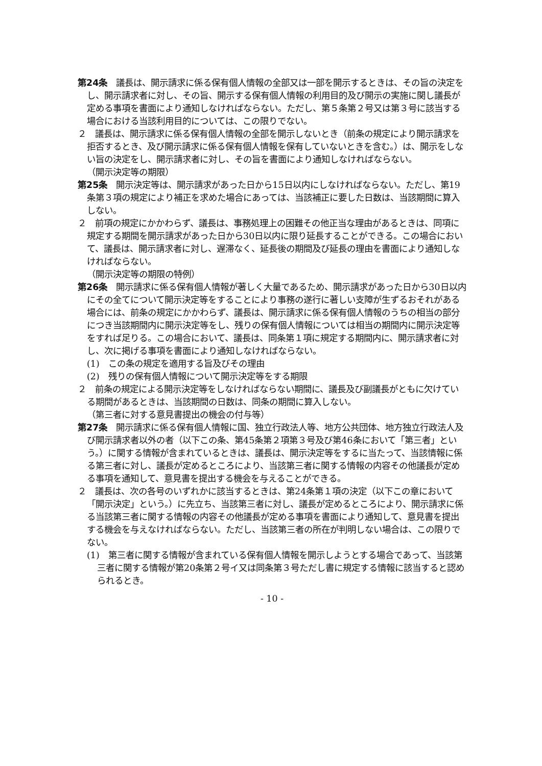第24条　議長は、開示請求に係る保有個人情報の全部又は一部を開示するときは、その旨の決定をし、開示請求者に対し、その旨、開示する保有個人情報の利用目的及び開示の実施に関し議長が定める事項を書面により通知しなければならない。ただし、第５条第２号又は第３号に該当する場合における当該利用目的については、この限りでない。
２　議長は、開示請求に係る保有個人情報の全部を開示しないとき（前条の規定により開示請求を拒否するとき、及び開示請求に係る保有個人情報を保有していないときを含む。）は、開示をしない旨の決定をし、開示請求者に対し、その旨を書面により通知しなければならない。
（開示決定等の期限）
第25条　開示決定等は、開示請求があった日から15日以内にしなければならない。ただし、第19条第３項の規定により補正を求めた場合にあっては、当該補正に要した日数は、当該期間に算入しない。
２　前項の規定にかかわらず、議長は、事務処理上の困難その他正当な理由があるときは、同項に規定する期間を開示請求があった日から30日以内に限り延長することができる。この場合において、議長は、開示請求者に対し、遅滞なく、延長後の期間及び延長の理由を書面により通知しなければならない。
（開示決定等の期限の特例）
第26条　開示請求に係る保有個人情報が著しく大量であるため、開示請求があった日から30日以内にその全てについて開示決定等をすることにより事務の遂行に著しい支障が生ずるおそれがある場合には、前条の規定にかかわらず、議長は、開示請求に係る保有個人情報のうちの相当の部分につき当該期間内に開示決定等をし、残りの保有個人情報については相当の期間内に開示決定等をすれば足りる。この場合において、議長は、同条第１項に規定する期間内に、開示請求者に対し、次に掲げる事項を書面により通知しなければならない。
(1)　この条の規定を適用する旨及びその理由
(2)　残りの保有個人情報について開示決定等をする期限
２　前条の規定による開示決定等をしなければならない期間に、議長及び副議長がともに欠けている期間があるときは、当該期間の日数は、同条の期間に算入しない。
（第三者に対する意見書提出の機会の付与等）
第27条　開示請求に係る保有個人情報に国、独立行政法人等、地方公共団体、地方独立行政法人及び開示請求者以外の者（以下この条、第45条第２項第３号及び第46条において「第三者」という。）に関する情報が含まれているときは、議長は、開示決定等をするに当たって、当該情報に係る第三者に対し、議長が定めるところにより、当該第三者に関する情報の内容その他議長が定める事項を通知して、意見書を提出する機会を与えることができる。
２　議長は、次の各号のいずれかに該当するときは、第24条第１項の決定（以下この章において「開示決定」という。）に先立ち、当該第三者に対し、議長が定めるところにより、開示請求に係る当該第三者に関する情報の内容その他議長が定める事項を書面により通知して、意見書を提出する機会を与えなければならない。ただし、当該第三者の所在が判明しない場合は、この限りでない。
(1)　第三者に関する情報が含まれている保有個人情報を開示しようとする場合であって、当該第三者に関する情報が第20条第２号イ又は同条第３号ただし書に規定する情報に該当すると認められるとき。
- 10 -